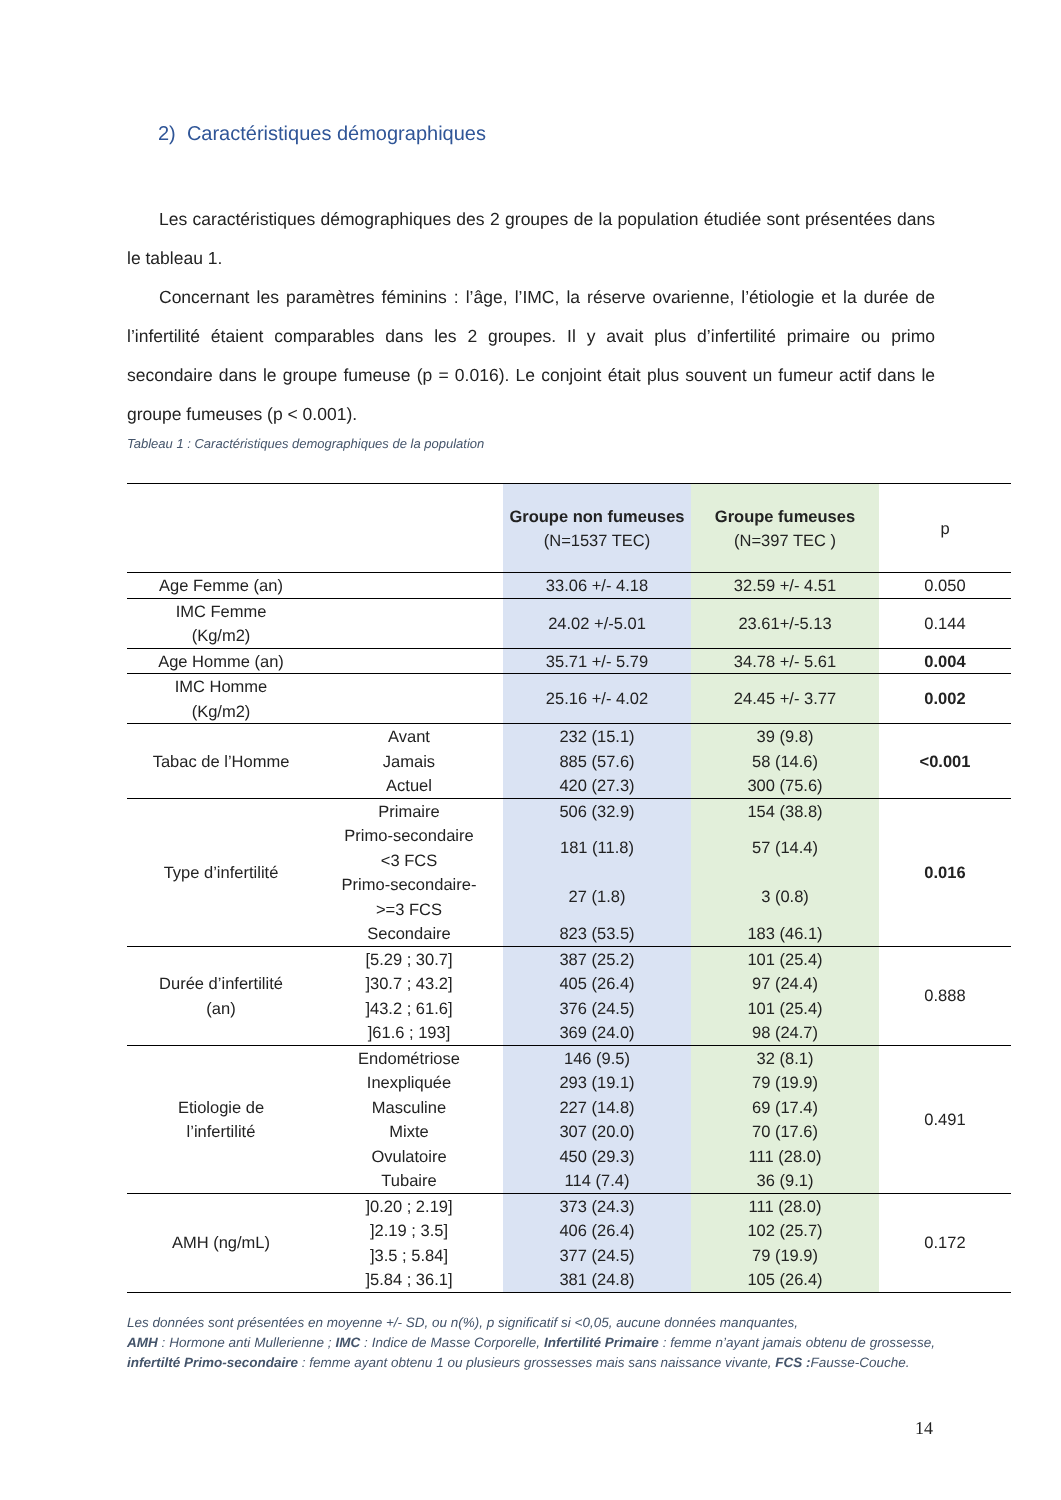2) Caractéristiques démographiques
Les caractéristiques démographiques des 2 groupes de la population étudiée sont présentées dans le tableau 1.
Concernant les paramètres féminins : l’âge, l’IMC, la réserve ovarienne, l’étiologie et la durée de l’infertilité étaient comparables dans les 2 groupes. Il y avait plus d’infertilité primaire ou primo secondaire dans le groupe fumeuse (p = 0.016). Le conjoint était plus souvent un fumeur actif dans le groupe fumeuses (p < 0.001).
Tableau 1 : Caractéristiques demographiques de la population
| | | Groupe non fumeuses (N=1537 TEC) | Groupe fumeuses (N=397 TEC ) | p |
| Age Femme (an) | | 33.06 +/- 4.18 | 32.59 +/- 4.51 | 0.050 |
| IMC Femme (Kg/m2) | | 24.02 +/-5.01 | 23.61+/-5.13 | 0.144 |
| Age Homme (an) | | 35.71 +/- 5.79 | 34.78 +/- 5.61 | 0.004 |
| IMC Homme (Kg/m2) | | 25.16 +/- 4.02 | 24.45 +/- 3.77 | 0.002 |
| Tabac de l’Homme | Avant | 232 (15.1) | 39 (9.8) | <0.001 |
| | Jamais | 885 (57.6) | 58 (14.6) | |
| | Actuel | 420 (27.3) | 300 (75.6) | |
| Type d’infertilité | Primaire | 506 (32.9) | 154 (38.8) | 0.016 |
| | Primo-secondaire <3 FCS | 181 (11.8) | 57 (14.4) | |
| | Primo-secondaire- >=3 FCS | 27 (1.8) | 3 (0.8) | |
| | Secondaire | 823 (53.5) | 183 (46.1) | |
| Durée d’infertilité (an) | [5.29 ; 30.7] | 387 (25.2) | 101 (25.4) | 0.888 |
| | ]30.7 ; 43.2] | 405 (26.4) | 97 (24.4) | |
| | ]43.2 ; 61.6] | 376 (24.5) | 101 (25.4) | |
| | ]61.6 ; 193] | 369 (24.0) | 98 (24.7) | |
| Etiologie de l’infertilité | Endométriose | 146 (9.5) | 32 (8.1) | 0.491 |
| | Inexpliquée | 293 (19.1) | 79 (19.9) | |
| | Masculine | 227 (14.8) | 69 (17.4) | |
| | Mixte | 307 (20.0) | 70 (17.6) | |
| | Ovulatoire | 450 (29.3) | 111 (28.0) | |
| | Tubaire | 114 (7.4) | 36 (9.1) | |
| AMH (ng/mL) | ]0.20 ; 2.19] | 373 (24.3) | 111 (28.0) | 0.172 |
| | ]2.19 ; 3.5] | 406 (26.4) | 102 (25.7) | |
| | ]3.5 ; 5.84] | 377 (24.5) | 79 (19.9) | |
| | ]5.84 ; 36.1] | 381 (24.8) | 105 (26.4) | |
Les données sont présentées en moyenne +/- SD, ou n(%), p significatif si <0,05, aucune données manquantes,
AMH : Hormone anti Mullerienne ; IMC : Indice de Masse Corporelle, Infertilité Primaire : femme n’ayant jamais obtenu de grossesse, infertilté Primo-secondaire : femme ayant obtenu 1 ou plusieurs grossesses mais sans naissance vivante, FCS : Fausse-Couche.
14